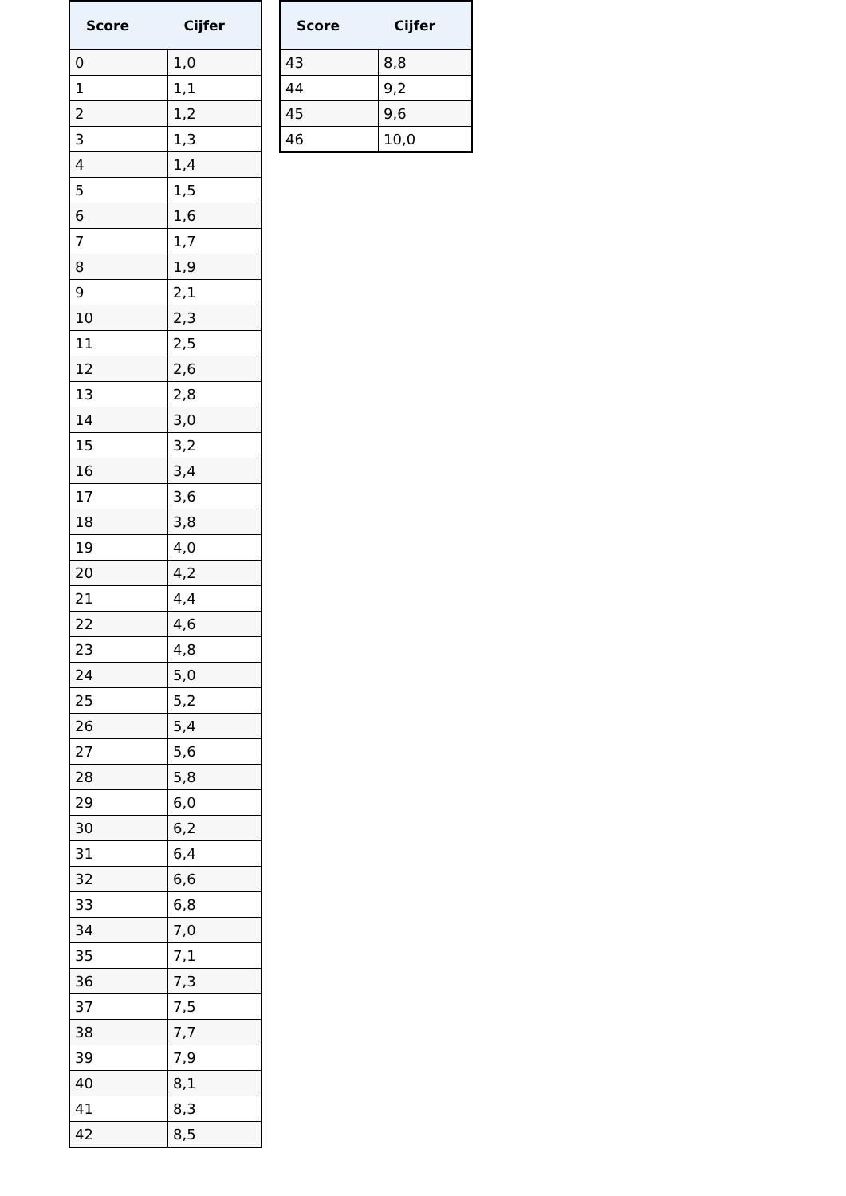| Score | Cijfer |
| --- | --- |
| 0 | 1,0 |
| 1 | 1,1 |
| 2 | 1,2 |
| 3 | 1,3 |
| 4 | 1,4 |
| 5 | 1,5 |
| 6 | 1,6 |
| 7 | 1,7 |
| 8 | 1,9 |
| 9 | 2,1 |
| 10 | 2,3 |
| 11 | 2,5 |
| 12 | 2,6 |
| 13 | 2,8 |
| 14 | 3,0 |
| 15 | 3,2 |
| 16 | 3,4 |
| 17 | 3,6 |
| 18 | 3,8 |
| 19 | 4,0 |
| 20 | 4,2 |
| 21 | 4,4 |
| 22 | 4,6 |
| 23 | 4,8 |
| 24 | 5,0 |
| 25 | 5,2 |
| 26 | 5,4 |
| 27 | 5,6 |
| 28 | 5,8 |
| 29 | 6,0 |
| 30 | 6,2 |
| 31 | 6,4 |
| 32 | 6,6 |
| 33 | 6,8 |
| 34 | 7,0 |
| 35 | 7,1 |
| 36 | 7,3 |
| 37 | 7,5 |
| 38 | 7,7 |
| 39 | 7,9 |
| 40 | 8,1 |
| 41 | 8,3 |
| 42 | 8,5 |
| Score | Cijfer |
| --- | --- |
| 43 | 8,8 |
| 44 | 9,2 |
| 45 | 9,6 |
| 46 | 10,0 |